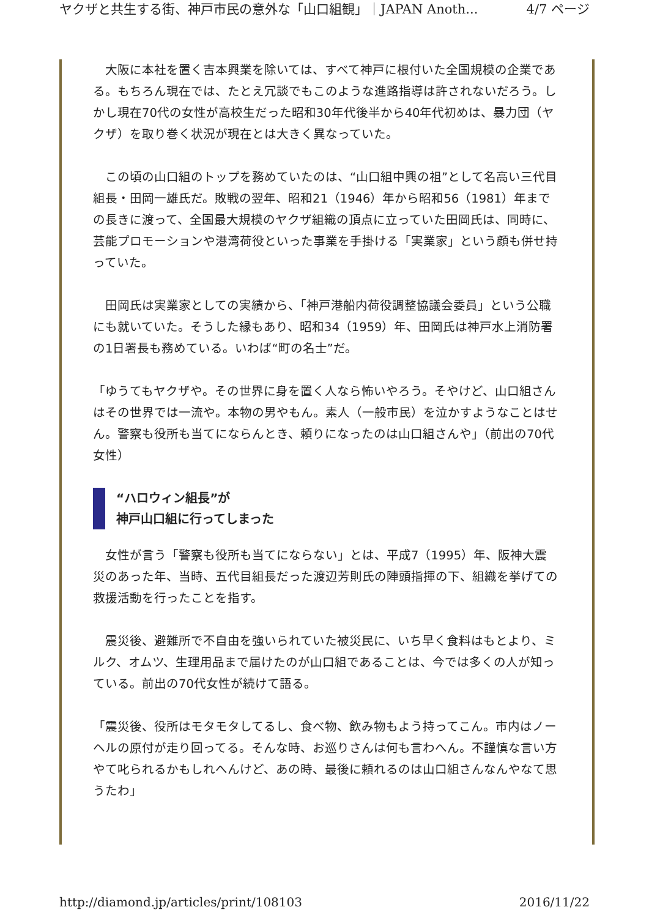ヤクザと共生する街、神戸市民の意外な「山口組観」｜JAPAN Anoth... 4/7 ページ
　大阪に本社を置く吉本興業を除いては、すべて神戸に根付いた全国規模の企業である。もちろん現在では、たとえ冗談でもこのような進路指導は許されないだろう。しかし現在70代の女性が高校生だった昭和30年代後半から40年代初めは、暴力団（ヤクザ）を取り巻く状況が現在とは大きく異なっていた。
　この頃の山口組のトップを務めていたのは、“山口組中興の祖”として名高い三代目組長・田岡一雄氏だ。敗戦の翌年、昭和21（1946）年から昭和56（1981）年までの長きに渡って、全国最大規模のヤクザ組織の頂点に立っていた田岡氏は、同時に、芸能プロモーションや港湾荷役といった事業を手掛ける「実業家」という顔も併せ持っていた。
　田岡氏は実業家としての実績から、「神戸港船内荷役調整協議会委員」という公職にも就いていた。そうした縁もあり、昭和34（1959）年、田岡氏は神戸水上消防署の1日署長も務めている。いわば“町の名士”だ。
「ゆうてもヤクザや。その世界に身を置く人なら怖いやろう。そやけど、山口組さんはその世界では一流や。本物の男やもん。素人（一般市民）を泣かすようなことはせん。警察も役所も当てにならんとき、頼りになったのは山口組さんや」（前出の70代女性）
“ハロウィン組長”が
神戸山口組に行ってしまった
　女性が言う「警察も役所も当てにならない」とは、平成7（1995）年、阪神大震災のあった年、当時、五代目組長だった渡辺芳則氏の陣頭指揮の下、組織を挙げての救援活動を行ったことを指す。
　震災後、避難所で不自由を強いられていた被災民に、いち早く食料はもとより、ミルク、オムツ、生理用品まで届けたのが山口組であることは、今では多くの人が知っている。前出の70代女性が続けて語る。
「震災後、役所はモタモタしてるし、食べ物、飲み物もよう持ってこん。市内はノーヘルの原付が走り回ってる。そんな時、お巡りさんは何も言わへん。不謹慎な言い方やて叱られるかもしれへんけど、あの時、最後に頼れるのは山口組さんなんやなて思うたわ」
http://diamond.jp/articles/print/108103 2016/11/22